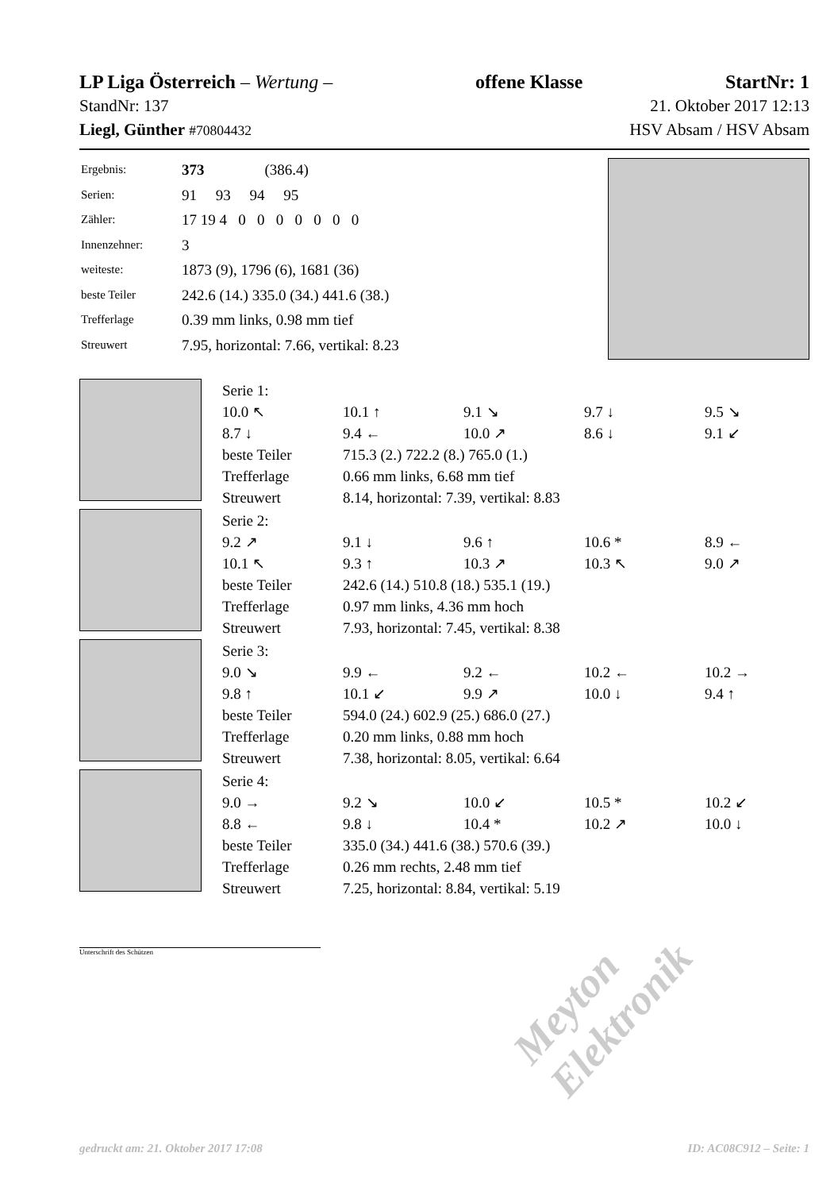LP Liga Österreich – Wertung – offene Klasse StartNr: 1
StandNr: 137 21. Oktober 2017 12:13
Liegl, Günther #70804432 HSV Absam / HSV Absam
| Ergebnis: | 373 (386.4) |
| Serien: | 91 93 94 95 |
| Zähler: | 17 19 4 0 0 0 0 0 0 0 |
| Innenzehner: | 3 |
| weiteste: | 1873 (9), 1796 (6), 1681 (36) |
| beste Teiler | 242.6 (14.) 335.0 (34.) 441.6 (38.) |
| Trefferlage | 0.39 mm links, 0.98 mm tief |
| Streuwert | 7.95, horizontal: 7.66, vertikal: 8.23 |
| Serie 1: | | | | |
| 10.0 ↖ | 10.1 ↑ | 9.1 ↘ | 9.7 ↓ | 9.5 ↘ |
| 8.7 ↓ | 9.4 ← | 10.0 ↗ | 8.6 ↓ | 9.1 ↙ |
| beste Teiler | 715.3 (2.) 722.2 (8.) 765.0 (1.) | | | |
| Trefferlage | 0.66 mm links, 6.68 mm tief | | | |
| Streuwert | 8.14, horizontal: 7.39, vertikal: 8.83 | | | |
| Serie 2: | | | | |
| 9.2 ↗ | 9.1 ↓ | 9.6 ↑ | 10.6 * | 8.9 ← |
| 10.1 ↖ | 9.3 ↑ | 10.3 ↗ | 10.3 ↖ | 9.0 ↗ |
| beste Teiler | 242.6 (14.) 510.8 (18.) 535.1 (19.) | | | |
| Trefferlage | 0.97 mm links, 4.36 mm hoch | | | |
| Streuwert | 7.93, horizontal: 7.45, vertikal: 8.38 | | | |
| Serie 3: | | | | |
| 9.0 ↘ | 9.9 ← | 9.2 ← | 10.2 ← | 10.2 → |
| 9.8 ↑ | 10.1 ↙ | 9.9 ↗ | 10.0 ↓ | 9.4 ↑ |
| beste Teiler | 594.0 (24.) 602.9 (25.) 686.0 (27.) | | | |
| Trefferlage | 0.20 mm links, 0.88 mm hoch | | | |
| Streuwert | 7.38, horizontal: 8.05, vertikal: 6.64 | | | |
| Serie 4: | | | | |
| 9.0 → | 9.2 ↘ | 10.0 ↙ | 10.5 * | 10.2 ↙ |
| 8.8 ← | 9.8 ↓ | 10.4 * | 10.2 ↗ | 10.0 ↓ |
| beste Teiler | 335.0 (34.) 441.6 (38.) 570.6 (39.) | | | |
| Trefferlage | 0.26 mm rechts, 2.48 mm tief | | | |
| Streuwert | 7.25, horizontal: 8.84, vertikal: 5.19 | | | |
Unterschrift des Schützen
Meyton Elektronik
gedruckt am: 21. Oktober 2017 17:08 ID: AC08C912 – Seite: 1